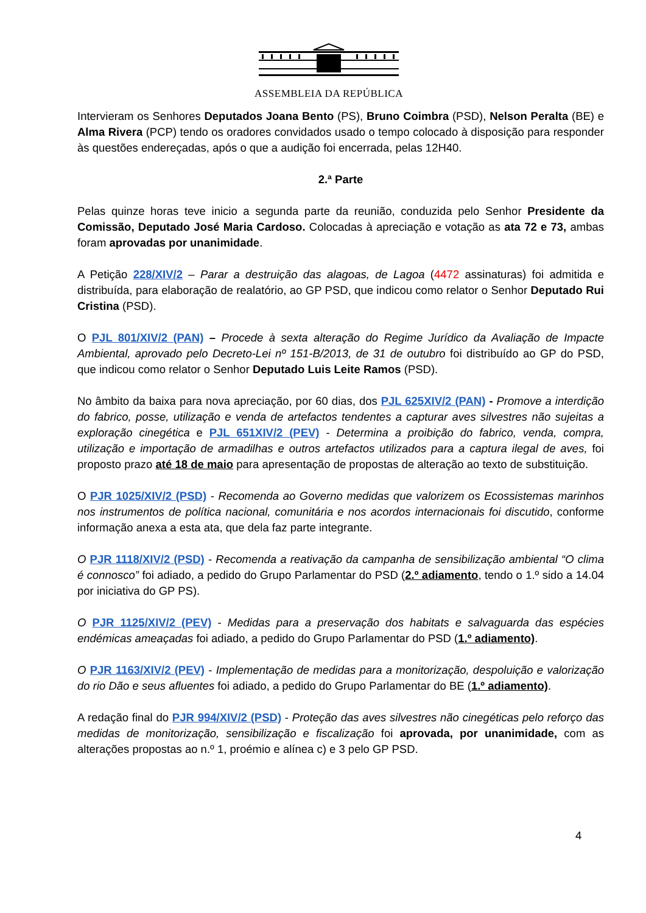ASSEMBLEIA DA REPÚBLICA
Intervieram os Senhores Deputados Joana Bento (PS), Bruno Coimbra (PSD), Nelson Peralta (BE) e Alma Rivera (PCP) tendo os oradores convidados usado o tempo colocado à disposição para responder às questões endereçadas, após o que a audição foi encerrada, pelas 12H40.
2.ª Parte
Pelas quinze horas teve inicio a segunda parte da reunião, conduzida pelo Senhor Presidente da Comissão, Deputado José Maria Cardoso. Colocadas à apreciação e votação as ata 72 e 73, ambas foram aprovadas por unanimidade.
A Petição 228/XIV/2 – Parar a destruição das alagoas, de Lagoa (4472 assinaturas) foi admitida e distribuída, para elaboração de realatório, ao GP PSD, que indicou como relator o Senhor Deputado Rui Cristina (PSD).
O PJL 801/XIV/2 (PAN) – Procede à sexta alteração do Regime Jurídico da Avaliação de Impacte Ambiental, aprovado pelo Decreto-Lei nº 151-B/2013, de 31 de outubro foi distribuído ao GP do PSD, que indicou como relator o Senhor Deputado Luis Leite Ramos (PSD).
No âmbito da baixa para nova apreciação, por 60 dias, dos PJL 625XIV/2 (PAN) - Promove a interdição do fabrico, posse, utilização e venda de artefactos tendentes a capturar aves silvestres não sujeitas a exploração cinegética e PJL 651XIV/2 (PEV) - Determina a proibição do fabrico, venda, compra, utilização e importação de armadilhas e outros artefactos utilizados para a captura ilegal de aves, foi proposto prazo até 18 de maio para apresentação de propostas de alteração ao texto de substituição.
O PJR 1025/XIV/2 (PSD) - Recomenda ao Governo medidas que valorizem os Ecossistemas marinhos nos instrumentos de política nacional, comunitária e nos acordos internacionais foi discutido, conforme informação anexa a esta ata, que dela faz parte integrante.
O PJR 1118/XIV/2 (PSD) - Recomenda a reativação da campanha de sensibilização ambiental “O clima é connosco” foi adiado, a pedido do Grupo Parlamentar do PSD (2.º adiamento, tendo o 1.º sido a 14.04 por iniciativa do GP PS).
O PJR 1125/XIV/2 (PEV) - Medidas para a preservação dos habitats e salvaguarda das espécies endémicas ameaçadas foi adiado, a pedido do Grupo Parlamentar do PSD (1.º adiamento).
O PJR 1163/XIV/2 (PEV) - Implementação de medidas para a monitorização, despoluição e valorização do rio Dão e seus afluentes foi adiado, a pedido do Grupo Parlamentar do BE (1.º adiamento).
A redação final do PJR 994/XIV/2 (PSD) - Proteção das aves silvestres não cinegéticas pelo reforço das medidas de monitorização, sensibilização e fiscalização foi aprovada, por unanimidade, com as alterações propostas ao n.º 1, proémio e alínea c) e 3 pelo GP PSD.
4